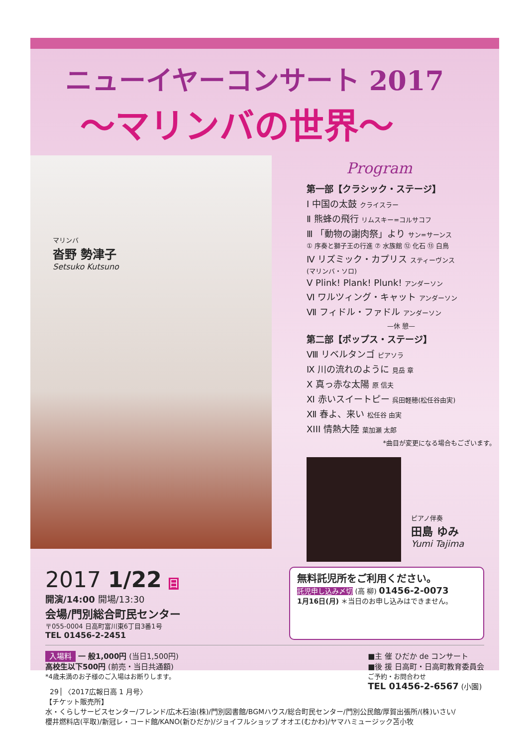ニューイヤーコンサート 2017
～マリンバの世界～
マリンバ
沓野 勢津子
Setsuko Kutsuno
Program
第一部【クラシック・ステージ】
Ⅰ 中国の太鼓 クライスラー
Ⅱ 熊蜂の飛行 リムスキー=コルサコフ
Ⅲ 「動物の謝肉祭」より サン=サーンス
① 序奏と獅子王の行進 ⑦ 水族館 ⑫ 化石 ⑬ 白鳥
Ⅳ リズミック・カプリス スティーヴンス
(マリンバ・ソロ)
Ⅴ Plink! Plank! Plunk! アンダーソン
Ⅵ ワルツィング・キャット アンダーソン
Ⅶ フィドル・ファドル アンダーソン
—休 憩—
第二部【ポップス・ステージ】
Ⅷ リベルタンゴ ピアソラ
Ⅸ 川の流れのように 見岳 章
Ⅹ 真っ赤な太陽 原 信夫
Ⅺ 赤いスイートピー 呉田軽穂(松任谷由実)
Ⅻ 春よ、来い 松任谷 由実
XIII 情熱大陸 葉加瀬 太郎
*曲目が変更になる場合もございます。
ピアノ伴奏
田島 ゆみ
Yumi Tajima
2017 1/22 日
開演/14:00 開場/13:30
会場/門別総合町民センター
〒055-0004 日高町富川東6丁目3番1号
TEL 01456-2-2451
無料託児所をご利用ください。
託児申し込み〆切 (高 柳) 01456-2-0073
1月16日(月) ＊当日のお申し込みはできません。
入場料 一 般1,000円 (当日1,500円)
高校生以下500円 (前売・当日共通額)
*4歳未満のお子様のご入場はお断りします。
■主 催 ひだか de コンサート
■後 援 日高町・日高町教育委員会
ご予約・お問合わせ
TEL 01456-2-6567 (小園)
【チケット販売所】
水・くらしサービスセンター/フレンド/広木石油(株)/門別図書館/BGMハウス/総合町民センター/門別公民館/厚賀出張所/(株)いさい/
櫻井燃料店(平取)/新冠レ・コード館/KANO(新ひだか)/ジョイフルショップ オオエ(むかわ)/ヤマハミュージック苫小牧
29 〈2017広報日高 1 月号〉